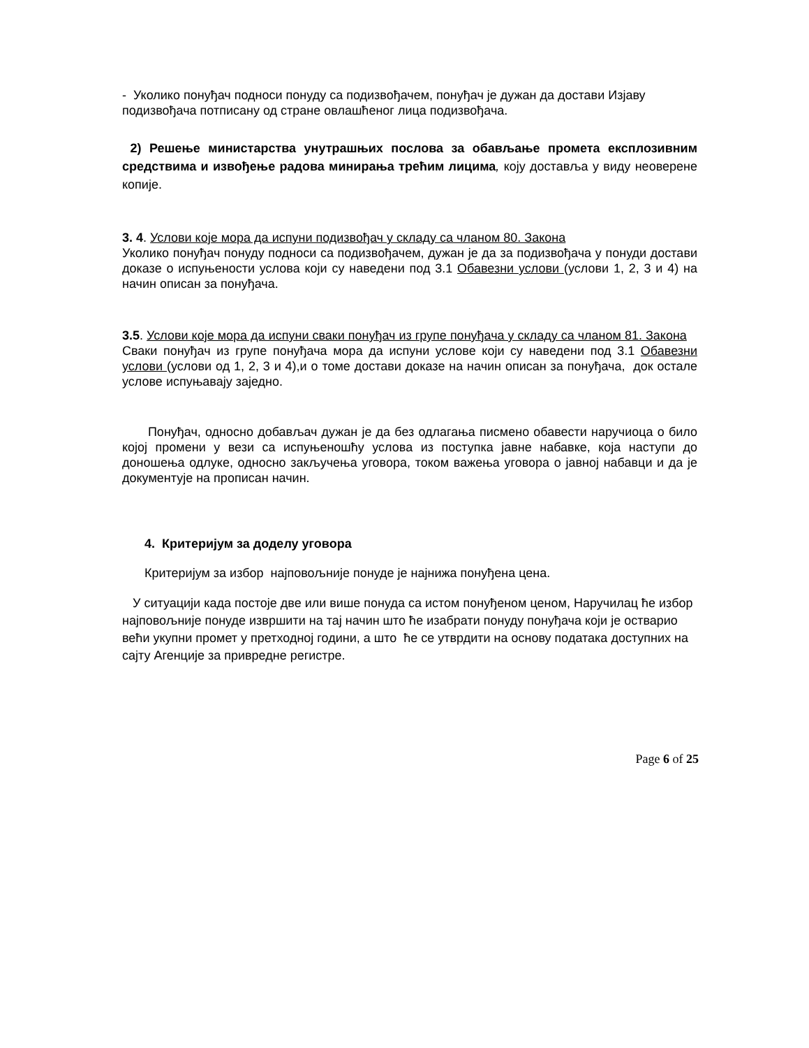- Уколико понуђач подноси понуду са подизвођачем, понуђач је дужан да достави Изјаву подизвођача потписану од стране овлашћеног лица подизвођача.
2) Решење министарства унутрашњих послова за обављање промета експлозивним средствима и извођење радова минирања трећим лицима, коју доставља у виду неоверене копије.
3. 4. Услови које мора да испуни подизвођач у складу са чланом 80. Закона
Уколико понуђач понуду подноси са подизвођачем, дужан је да за подизвођача у понуди достави доказе о испуњености услова који су наведени под 3.1 Обавезни услови (услови 1, 2, 3 и 4) на начин описан за понуђача.
3.5. Услови које мора да испуни сваки понуђач из групе понуђача у складу са чланом 81. Закона
Сваки понуђач из групе понуђача мора да испуни услове који су наведени под 3.1 Обавезни услови (услови од 1, 2, 3 и 4),и о томе достави доказе на начин описан за понуђача, док остале услове испуњавају заједно.
Понуђач, односно добављач дужан је да без одлагања писмено обавести наручиоца о било којој промени у вези са испуњеношћу услова из поступка јавне набавке, која наступи до доношења одлуке, односно закључења уговора, током важења уговора о јавној набавци и да је документује на прописан начин.
4. Критеријум за доделу уговора
Критеријум за избор најповољније понуде је најнижа понуђена цена.
У ситуацији када постоје две или више понуда са истом понуђеном ценом, Наручилац ће избор најповољније понуде извршити на тај начин што ће изабрати понуду понуђача који је остварио већи укупни промет у претходној години, а што ће се утврдити на основу података доступних на сајту Агенције за привредне регистре.
Page 6 of 25